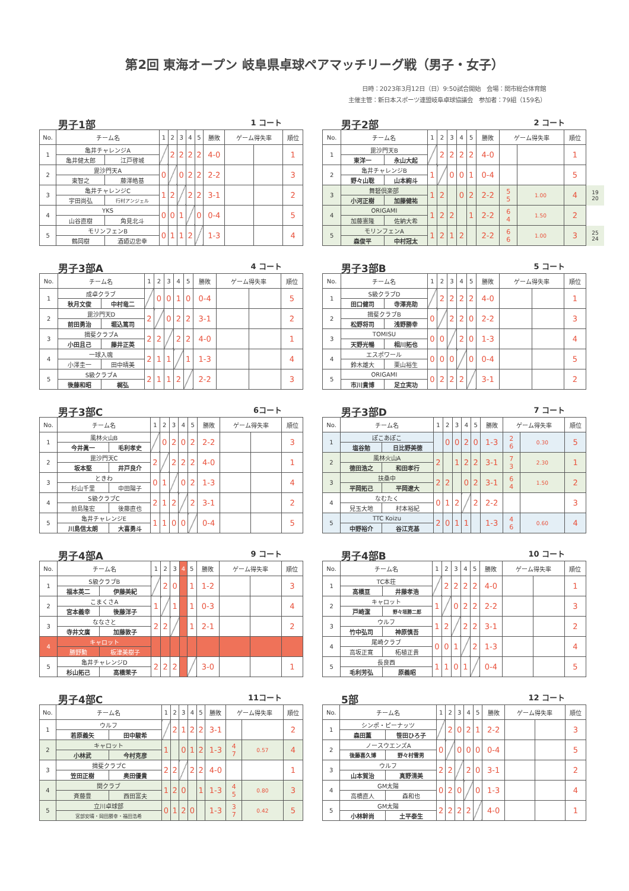第2回 東海オープン 岐阜県卓球ペアマッチリーグ戦（男子・女子）
日時：2023年3月12日（日）9:50試合開始　会場：関市総合体育館
主催主管：新日本スポーツ連盟岐阜卓球協議会　参加者：79組（159名）
男子1部 1 コート
| No. | チーム名 | | 1 | 2 | 3 | 4 | 5 | 勝敗 | ゲーム得失率 | | 順位 |
| --- | --- | --- | --- | --- | --- | --- | --- | --- | --- | --- | --- |
| 1 | 亀井チャレンジA | | | 2 | 2 | 2 | 2 | 4-0 | | | 1 |
| | 亀井健太郎 | 江戸啓城 | | | | | | | | | |
| 2 | 毘沙門天A | | 0 | | 0 | 2 | 2 | 2-2 | | | 3 |
| | 東智之 | 藤澤皓基 | | | | | | | | | |
| 3 | 亀井チャレンジC | | 1 | 2 | | 2 | 2 | 3-1 | | | 2 |
| | 宇田尚弘 | 行村アンジェル | | | | | | | | | |
| 4 | YKS | | 0 | 0 | 1 | | 0 | 0-4 | | | 5 |
| | 山谷直樹 | 角見北斗 | | | | | | | | | |
| 5 | モリンフェンB | | 0 | 1 | 1 | 2 | | 1-3 | | | 4 |
| | 鶴岡樹 | 酒廼辺忠幸 | | | | | | | | | |
男子2部 2 コート
| No. | チーム名 | | 1 | 2 | 3 | 4 | 5 | 勝敗 | ゲーム得失率 | | 順位 | |
| --- | --- | --- | --- | --- | --- | --- | --- | --- | --- | --- | --- | --- |
| 1 | 毘沙門天B | | | 2 | 2 | 2 | 2 | 4-0 | | | 1 | |
| | 東洋一 | 永山大起 | | | | | | | | | | |
| 2 | 亀井チャレンジB | | 1 | | 0 | 0 | 1 | 0-4 | | | 5 | |
| | 野々山聡 | 山本絢斗 | | | | | | | | | | |
| 3 | 舞砮倶楽部 | | 1 | 2 | | 0 | 2 | 2-2 | 5 5 | 1.00 | 4 | 19 20 |
| | 小河正樹 | 加藤健祐 | | | | | | | | | | |
| 4 | ORIGAMI | | 1 | 2 | 2 | | 1 | 2-2 | 6 4 | 1.50 | 2 | |
| | 加藤憲隆 | 佐納大希 | | | | | | | | | | |
| 5 | モリンフェンA | | 1 | 2 | 1 | 2 | | 2-2 | 6 6 | 1.00 | 3 | 25 24 |
| | 森俊平 | 中村冠太 | | | | | | | | | | |
男子3部A 4 コート
| No. | チーム名 | | 1 | 2 | 3 | 4 | 5 | 勝敗 | ゲーム得失率 | | 順位 |
| --- | --- | --- | --- | --- | --- | --- | --- | --- | --- | --- | --- |
| 1 | 成卓クラブ | | | 0 | 0 | 1 | 0 | 0-4 | | | 5 |
| | 秋月文俊 | 中村竜二 | | | | | | | | | |
| 2 | 毘沙門天D | | 2 | | 0 | 2 | 2 | 3-1 | | | 2 |
| | 前田勇治 | 堀込篤司 | | | | | | | | | |
| 3 | 揖斐クラブA | | 2 | 2 | | 2 | 2 | 4-0 | | | 1 |
| | 小田且己 | 藤井正英 | | | | | | | | | |
| 4 | 一球入魂 | | 2 | 1 | 1 | | 1 | 1-3 | | | 4 |
| | 小澤圭一 | 田中晴美 | | | | | | | | | |
| 5 | S級クラブA | | 2 | 1 | 1 | 2 | | 2-2 | | | 3 |
| | 後藤和昭 | 梶弘 | | | | | | | | | |
男子3部B 5 コート
| No. | チーム名 | | 1 | 2 | 3 | 4 | 5 | 勝敗 | ゲーム得失率 | | 順位 |
| --- | --- | --- | --- | --- | --- | --- | --- | --- | --- | --- | --- |
| 1 | S級クラブD | | | 2 | 2 | 2 | 2 | 4-0 | | | 1 |
| | 田口健司 | 寺澤亮助 | | | | | | | | | |
| 2 | 揖斐クラブB | | 0 | | 2 | 2 | 0 | 2-2 | | | 3 |
| | 松野将司 | 浅野勝幸 | | | | | | | | | |
| 3 | TOMISU | | 0 | 0 | | 2 | 0 | 1-3 | | | 4 |
| | 天野光暢 | 相川拓也 | | | | | | | | | |
| 4 | エスポワール | | 0 | 0 | 0 | | 0 | 0-4 | | | 5 |
| | 鈴木雄大 | 栗山裕生 | | | | | | | | | |
| 5 | ORIGAMI | | 0 | 2 | 2 | 2 | | 3-1 | | | 2 |
| | 市川貴博 | 足立実功 | | | | | | | | | |
男子3部C 6コート
| No. | チーム名 | | 1 | 2 | 3 | 4 | 5 | 勝敗 | ゲーム得失率 | | 順位 |
| --- | --- | --- | --- | --- | --- | --- | --- | --- | --- | --- | --- |
| 1 | 風林火山B | | | 0 | 2 | 0 | 2 | 2-2 | | | 3 |
| | 今井眞一 | 毛利孝史 | | | | | | | | | |
| 2 | 毘沙門天C | | 2 | | 2 | 2 | 2 | 4-0 | | | 1 |
| | 坂本堅 | 井戸良介 | | | | | | | | | |
| 3 | ときわ | | 0 | 1 | | 0 | 2 | 1-3 | | | 4 |
| | 杉山千里 | 中田陽子 | | | | | | | | | |
| 4 | S級クラブC | | 2 | 1 | 2 | | 2 | 3-1 | | | 2 |
| | 前島隆宏 | 後藤直也 | | | | | | | | | |
| 5 | 亀井チャレンジE | | 1 | 1 | 0 | 0 | | 0-4 | | | 5 |
| | 川島信太朗 | 大喜勇斗 | | | | | | | | | |
男子3部D 7 コート
| No. | チーム名 | | 1 | 2 | 3 | 4 | 5 | 勝敗 | ゲーム得失率 | | 順位 |
| --- | --- | --- | --- | --- | --- | --- | --- | --- | --- | --- | --- |
| 1 | ぽこあぽこ | | | 0 | 0 | 2 | 0 | 1-3 | 2 6 | 0.30 | 5 |
| | 塩谷勉 | 日比野美徳 | | | | | | | | | |
| 2 | 風林火山A | | 2 | | 1 | 2 | 2 | 3-1 | 7 3 | 2.30 | 1 |
| | 徳田浩之 | 和田孝行 | | | | | | | | | |
| 3 | 扶桑中 | | 2 | 2 | | 0 | 2 | 3-1 | 6 4 | 1.50 | 2 |
| | 平岡拓己 | 平岡遼大 | | | | | | | | | |
| 4 | なむたく | | 0 | 1 | 2 | | 2 | 2-2 | | | 3 |
| | 兒玉大地 | 村本裕紀 | | | | | | | | | |
| 5 | TTC Koizu | | 2 | 0 | 1 | 1 | | 1-3 | 4 6 | 0.60 | 4 |
| | 中野裕介 | 谷江克基 | | | | | | | | | |
男子4部A 9 コート
| No. | チーム名 | | 1 | 2 | 3 | 4 | 5 | 勝敗 | ゲーム得失率 | | 順位 |
| --- | --- | --- | --- | --- | --- | --- | --- | --- | --- | --- | --- |
| 1 | S級クラブB | | | 2 | 0 | | 1 | 1-2 | | | 3 |
| | 福本英二 | 伊藤美紀 | | | | | | | | | |
| 2 | こまくさA | | 1 | | 1 | | 1 | 0-3 | | | 4 |
| | 宮本義幸 | 後藤洋子 | | | | | | | | | |
| 3 | ななさと | | 2 | 2 | | | 1 | 2-1 | | | 2 |
| | 寺井文廣 | 加藤敦子 | | | | | | | | | |
| 4 | キャロット | | | | | | | | | | |
| | 勝野勲 | 板津美樹子 | | | | | | | | | |
| 5 | 亀井チャレンジD | | 2 | 2 | 2 | | | 3-0 | | | 1 |
| | 杉山拓己 | 高橋茉子 | | | | | | | | | |
男子4部B 10 コート
| No. | チーム名 | | 1 | 2 | 3 | 4 | 5 | 勝敗 | ゲーム得失率 | | 順位 |
| --- | --- | --- | --- | --- | --- | --- | --- | --- | --- | --- | --- |
| 1 | TC本荘 | | | 2 | 2 | 2 | 2 | 4-0 | | | 1 |
| | 高橋亘 | 井藤孝浩 | | | | | | | | | |
| 2 | キャロット | | 1 | | 0 | 2 | 2 | 2-2 | | | 3 |
| | 戸崎潔 | 野々垣勝二郎 | | | | | | | | | |
| 3 | ウルフ | | 1 | 2 | | 2 | 2 | 3-1 | | | 2 |
| | 竹中弘司 | 神原慎吾 | | | | | | | | | |
| 4 | 尾崎クラブ | | 0 | 0 | 1 | | 2 | 1-3 | | | 4 |
| | 高坂正寛 | 柘植正貴 | | | | | | | | | |
| 5 | 長良西 | | 1 | 1 | 0 | 1 | | 0-4 | | | 5 |
| | 毛利芳弘 | 原義昭 | | | | | | | | | |
男子4部C 11コート
| No. | チーム名 | | 1 | 2 | 3 | 4 | 5 | 勝敗 | ゲーム得失率 | | 順位 |
| --- | --- | --- | --- | --- | --- | --- | --- | --- | --- | --- | --- |
| 1 | ウルフ | | | 2 | 1 | 2 | 2 | 3-1 | | | 2 |
| | 若原義矢 | 田中駿希 | | | | | | | | | |
| 2 | キャロット | | 1 | | 0 | 1 | 2 | 1-3 | 4 7 | 0.57 | 4 |
| | 小林武 | 今村克彦 | | | | | | | | | |
| 3 | 揖斐クラブC | | 2 | 2 | | 2 | 2 | 4-0 | | | 1 |
| | 笠田正樹 | 奥田優貴 | | | | | | | | | |
| 4 | 関クラブ | | 1 | 2 | 0 | | 1 | 1-3 | 4 5 | 0.80 | 3 |
| | 斉藤豊 | 西田富夫 | | | | | | | | | |
| 5 | 立川卓球部 | | 0 | 1 | 2 | 0 | | 1-3 | 3 7 | 0.42 | 5 |
| | 宮部安晴・岡田勝幸・福田浩希 | | | | | | | | | | |
5部 12 コート
| No. | チーム名 | | 1 | 2 | 3 | 4 | 5 | 勝敗 | ゲーム得失率 | | 順位 |
| --- | --- | --- | --- | --- | --- | --- | --- | --- | --- | --- | --- |
| 1 | シンポ・ピーナッツ | | | 2 | 0 | 2 | 1 | 2-2 | | | 3 |
| | 森田薫 | 笹田ひろ子 | | | | | | | | | |
| 2 | ノースウエンズA | | 0 | | 0 | 0 | 0 | 0-4 | | | 5 |
| | 後藤喜久博 | 野々村雪男 | | | | | | | | | |
| 3 | ウルフ | | 2 | 2 | | 2 | 0 | 3-1 | | | 2 |
| | 山本賀治 | 真野清美 | | | | | | | | | |
| 4 | GM太陽 | | 0 | 2 | 0 | | 0 | 1-3 | | | 4 |
| | 高橋直人 | 森和也 | | | | | | | | | |
| 5 | GM太陽 | | 2 | 2 | 2 | 2 | | 4-0 | | | 1 |
| | 小林幹尚 | 土平泰生 | | | | | | | | | |